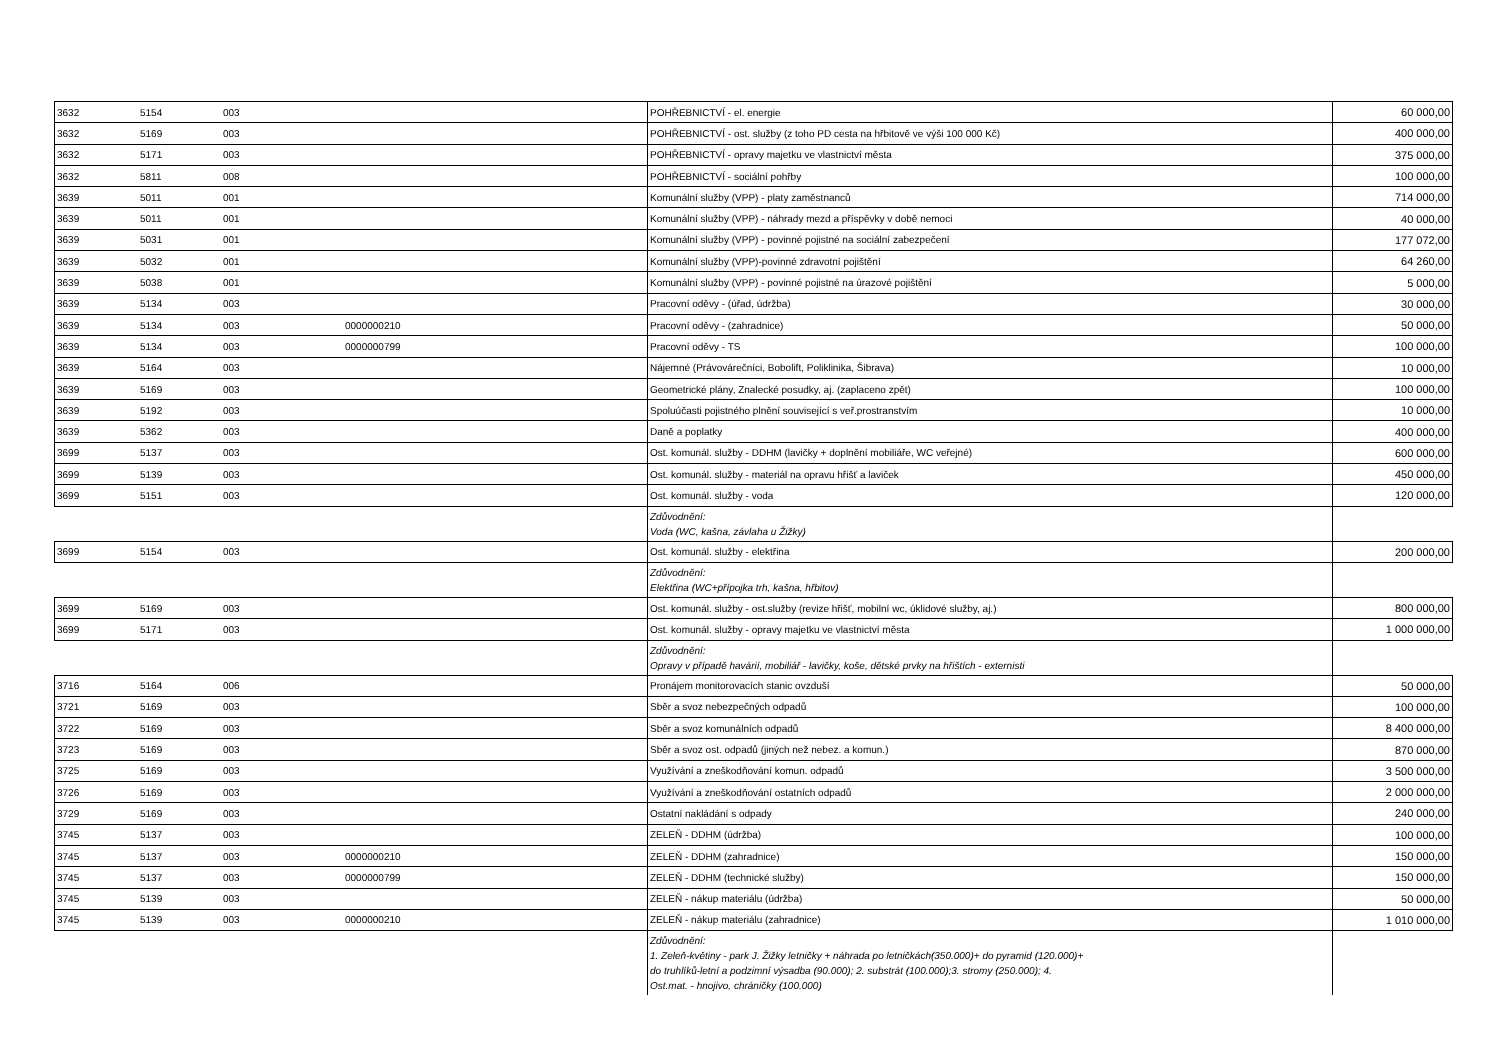| 3632 | 5154 | 003 | | POHŘEBNICTVÍ - el. energie | 60 000,00 |
| 3632 | 5169 | 003 | | POHŘEBNICTVÍ - ost. služby (z toho PD cesta na hřbitově ve výši 100 000 Kč) | 400 000,00 |
| 3632 | 5171 | 003 | | POHŘEBNICTVÍ - opravy majetku ve vlastnictví města | 375 000,00 |
| 3632 | 5811 | 008 | | POHŘEBNICTVÍ - sociální pohřby | 100 000,00 |
| 3639 | 5011 | 001 | | Komunální služby (VPP) - platy zaměstnanců | 714 000,00 |
| 3639 | 5011 | 001 | | Komunální služby (VPP) - náhrady mezd a příspěvky v době nemoci | 40 000,00 |
| 3639 | 5031 | 001 | | Komunální služby (VPP) - povinné pojistné na sociální zabezpečení | 177 072,00 |
| 3639 | 5032 | 001 | | Komunální služby (VPP)-povinné zdravotní pojištění | 64 260,00 |
| 3639 | 5038 | 001 | | Komunální služby (VPP) - povinné pojistné na úrazové pojištění | 5 000,00 |
| 3639 | 5134 | 003 | | Pracovní oděvy - (úřad, údržba) | 30 000,00 |
| 3639 | 5134 | 003 | 0000000210 | Pracovní oděvy - (zahradnice) | 50 000,00 |
| 3639 | 5134 | 003 | 0000000799 | Pracovní oděvy - TS | 100 000,00 |
| 3639 | 5164 | 003 | | Nájemné (Právovárečníci, Bobolift, Poliklinika, Šibrava) | 10 000,00 |
| 3639 | 5169 | 003 | | Geometrické plány, Znalecké posudky, aj. (zaplaceno zpět) | 100 000,00 |
| 3639 | 5192 | 003 | | Spoluúčasti pojistného plnění související s veř.prostranstvím | 10 000,00 |
| 3639 | 5362 | 003 | | Daně a poplatky | 400 000,00 |
| 3699 | 5137 | 003 | | Ost. komunál. služby - DDHM (lavičky + doplnění mobiliáře, WC veřejné) | 600 000,00 |
| 3699 | 5139 | 003 | | Ost. komunál. služby - materiál na opravu hřišť a laviček | 450 000,00 |
| 3699 | 5151 | 003 | | Ost. komunál. služby - voda | 120 000,00 |
| | | | | Zdůvodnění: Voda (WC, kašna, závlaha u Žižky) | |
| 3699 | 5154 | 003 | | Ost. komunál. služby - elektřina | 200 000,00 |
| | | | | Zdůvodnění: Elektřina (WC+přípojka trh, kašna, hřbitov) | |
| 3699 | 5169 | 003 | | Ost. komunál. služby - ost.služby (revize hřišť, mobilní wc, úklidové služby, aj.) | 800 000,00 |
| 3699 | 5171 | 003 | | Ost. komunál. služby - opravy majetku ve vlastnictví města | 1 000 000,00 |
| | | | | Zdůvodnění: Opravy v případě havárií, mobiliář - lavičky, koše, dětské prvky na hřištích - externisti | |
| 3716 | 5164 | 006 | | Pronájem monitorovacích stanic ovzduší | 50 000,00 |
| 3721 | 5169 | 003 | | Sběr a svoz nebezpečných odpadů | 100 000,00 |
| 3722 | 5169 | 003 | | Sběr a svoz komunálních odpadů | 8 400 000,00 |
| 3723 | 5169 | 003 | | Sběr a svoz ost. odpadů (jiných než nebez. a komun.) | 870 000,00 |
| 3725 | 5169 | 003 | | Využívání a zneškodňování komun. odpadů | 3 500 000,00 |
| 3726 | 5169 | 003 | | Využívání a zneškodňování ostatních odpadů | 2 000 000,00 |
| 3729 | 5169 | 003 | | Ostatní nakládání s odpady | 240 000,00 |
| 3745 | 5137 | 003 | | ZELEŇ - DDHM (údržba) | 100 000,00 |
| 3745 | 5137 | 003 | 0000000210 | ZELEŇ - DDHM (zahradnice) | 150 000,00 |
| 3745 | 5137 | 003 | 0000000799 | ZELEŇ - DDHM (technické služby) | 150 000,00 |
| 3745 | 5139 | 003 | | ZELEŇ - nákup materiálu (údržba) | 50 000,00 |
| 3745 | 5139 | 003 | 0000000210 | ZELEŇ - nákup materiálu (zahradnice) | 1 010 000,00 |
| | | | | Zdůvodnění: 1. Zeleň-květiny - park J. Žižky letničky + náhrada po letničkách(350.000)+ do pyramid (120.000)+ do truhlíků-letní a podzimní výsadba (90.000); 2. substrát (100.000);3. stromy (250.000); 4. Ost.mat. - hnojivo, chráničky (100.000) | |